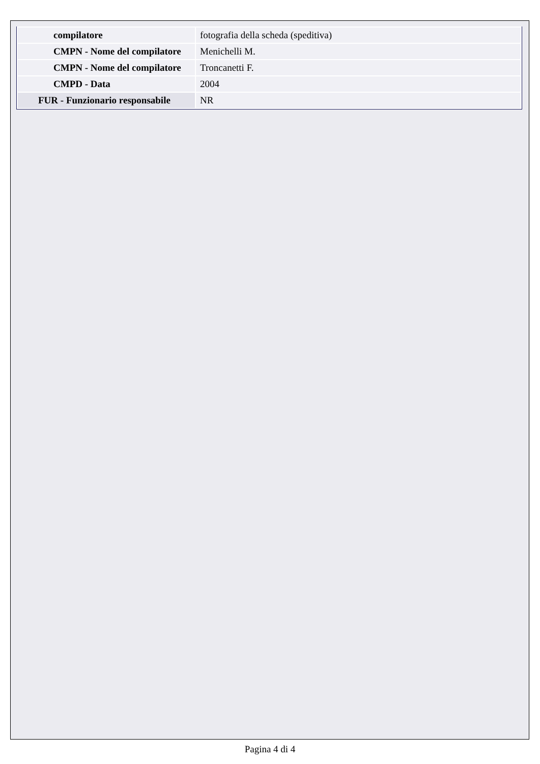| compilatore | fotografia della scheda (speditiva) |
| CMPN - Nome del compilatore | Menichelli M. |
| CMPN - Nome del compilatore | Troncanetti F. |
| CMPD - Data | 2004 |
| FUR - Funzionario responsabile | NR |
Pagina 4 di 4